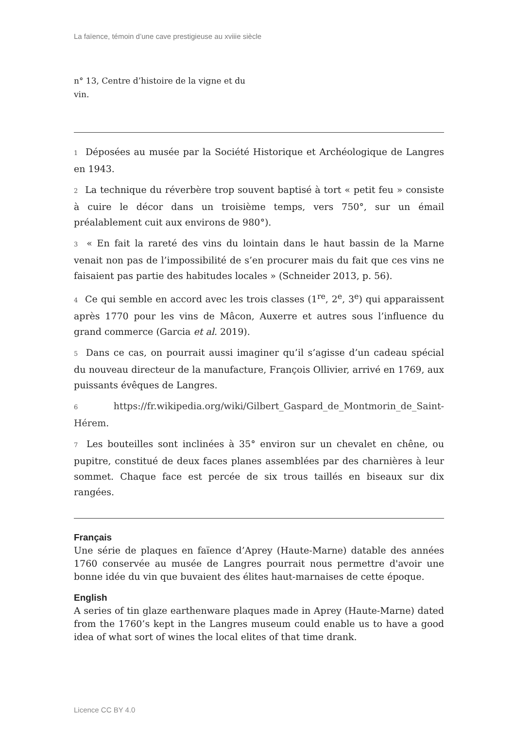La faïence, témoin d’une cave prestigieuse au xviiie siècle
n° 13, Centre d’histoire de la vigne et du vin.
1 Déposées au musée par la Société Historique et Archéologique de Langres en 1943.
2 La technique du réverbère trop souvent baptisé à tort « petit feu » consiste à cuire le décor dans un troisième temps, vers 750°, sur un émail préalablement cuit aux environs de 980°).
3 « En fait la rareté des vins du lointain dans le haut bassin de la Marne venait non pas de l’impossibilité de s’en procurer mais du fait que ces vins ne faisaient pas partie des habitudes locales » (Schneider 2013, p. 56).
4 Ce qui semble en accord avec les trois classes (1<sup>re</sup>, 2<sup>e</sup>, 3<sup>e</sup>) qui apparaissent après 1770 pour les vins de Mâcon, Auxerre et autres sous l’influence du grand commerce (Garcia et al. 2019).
5 Dans ce cas, on pourrait aussi imaginer qu’il s’agisse d’un cadeau spécial du nouveau directeur de la manufacture, François Ollivier, arrivé en 1769, aux puissants évêques de Langres.
6 https://fr.wikipedia.org/wiki/Gilbert_Gaspard_de_Montmorin_de_Saint-Hérem.
7 Les bouteilles sont inclinées à 35° environ sur un chevalet en chêne, ou pupitre, constitué de deux faces planes assemblées par des charnières à leur sommet. Chaque face est percée de six trous taillés en biseaux sur dix rangées.
Français
Une série de plaques en faïence d’Aprey (Haute-Marne) datable des années 1760 conservée au musée de Langres pourrait nous permettre d'avoir une bonne idée du vin que buvaient des élites haut-marnaises de cette époque.
English
A series of tin glaze earthenware plaques made in Aprey (Haute-Marne) dated from the 1760’s kept in the Langres museum could enable us to have a good idea of what sort of wines the local elites of that time drank.
Licence CC BY 4.0